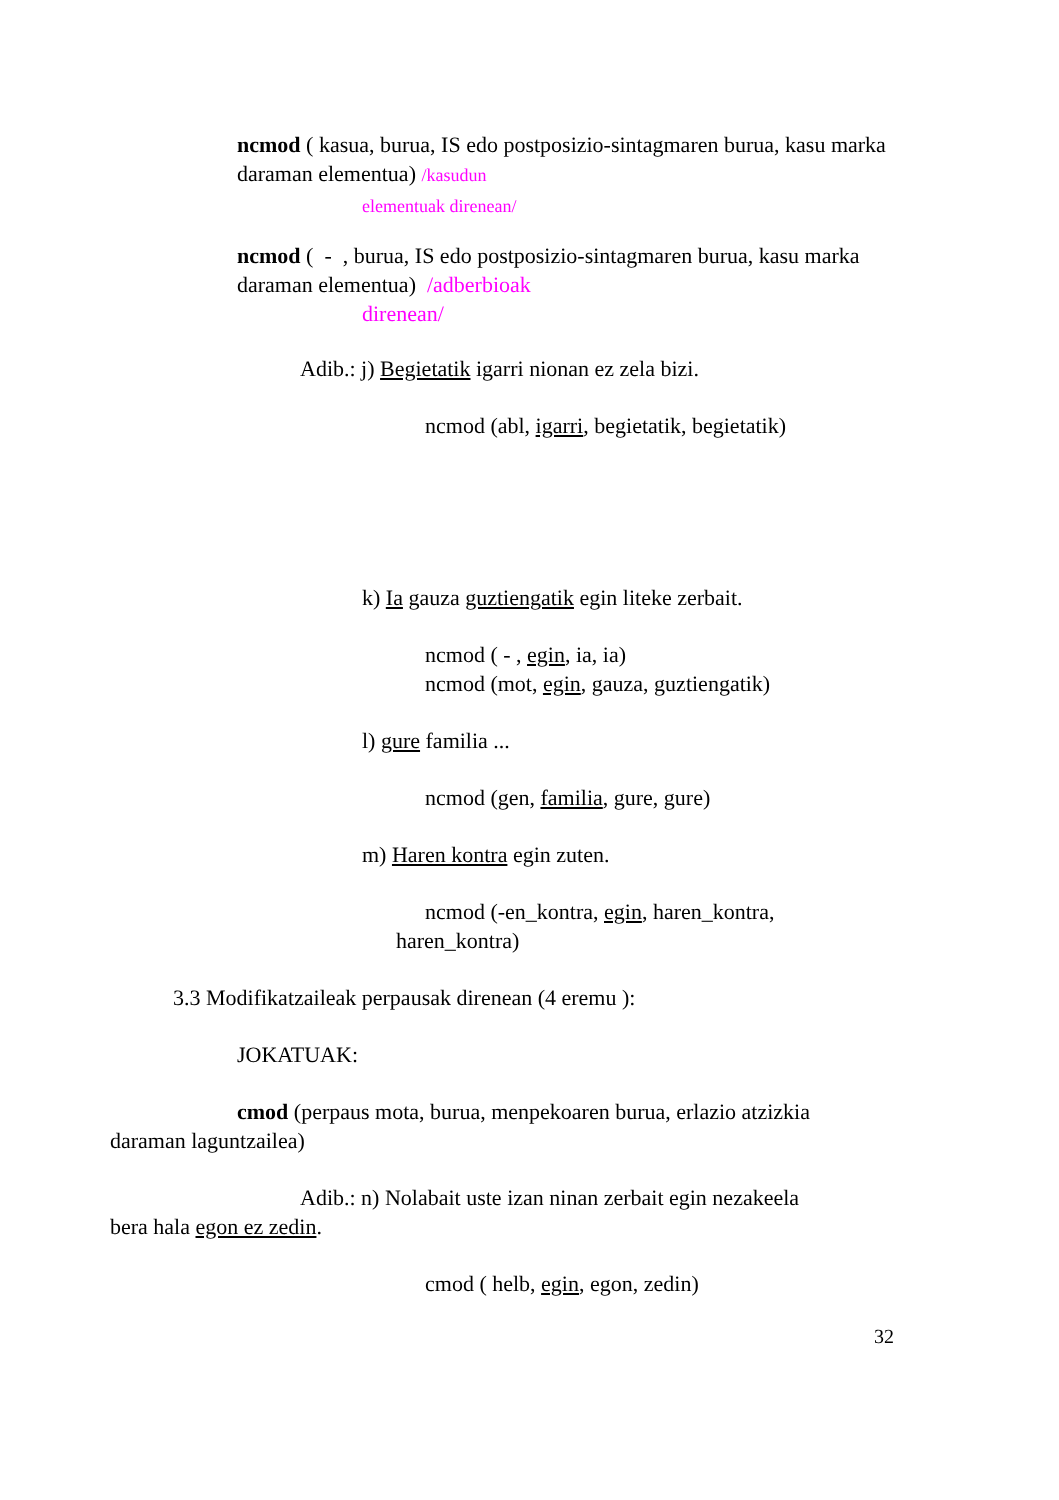ncmod ( kasua, burua, IS edo postposizio-sintagmaren burua, kasu marka daraman elementua) /kasudun
elementuak direnean/
ncmod ( - , burua, IS edo postposizio-sintagmaren burua, kasu marka daraman elementua) /adberbioak
direnean/
Adib.: j) Begietatik igarri nionan ez zela bizi.
ncmod (abl, igarri, begietatik, begietatik)
k) Ia gauza guztiengatik egin liteke zerbait.
ncmod ( - , egin, ia, ia)
ncmod (mot, egin, gauza, guztiengatik)
l) gure familia ...
ncmod (gen, familia, gure, gure)
m) Haren kontra egin zuten.
ncmod (-en_kontra, egin, haren_kontra,
haren_kontra)
3.3 Modifikatzaileak perpausak direnean (4 eremu ):
JOKATUAK:
cmod (perpaus mota, burua, menpekoaren burua, erlazio atzizkia
daraman laguntzailea)
Adib.: n) Nolabait uste izan ninan zerbait egin nezakeela
bera hala egon ez zedin.
cmod ( helb, egin, egon, zedin)
32